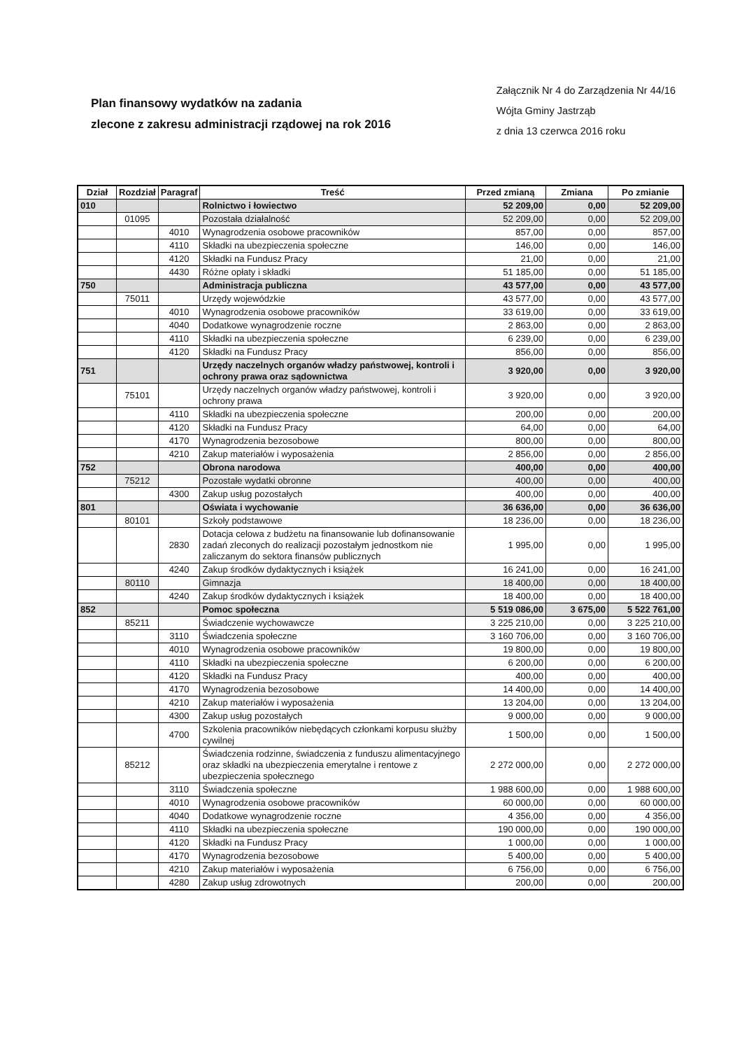Plan finansowy wydatków na zadania
zlecone z zakresu administracji rządowej na rok 2016
Załącznik Nr 4 do Zarządzenia Nr 44/16
Wójta Gminy Jastrząb
z dnia 13 czerwca 2016 roku
| Dział | Rozdział | Paragraf | Treść | Przed zmianą | Zmiana | Po zmianie |
| --- | --- | --- | --- | --- | --- | --- |
| 010 | | | Rolnictwo i łowiectwo | 52 209,00 | 0,00 | 52 209,00 |
| | 01095 | | Pozostała działalność | 52 209,00 | 0,00 | 52 209,00 |
| | | 4010 | Wynagrodzenia osobowe pracowników | 857,00 | 0,00 | 857,00 |
| | | 4110 | Składki na ubezpieczenia społeczne | 146,00 | 0,00 | 146,00 |
| | | 4120 | Składki na Fundusz Pracy | 21,00 | 0,00 | 21,00 |
| | | 4430 | Różne opłaty i składki | 51 185,00 | 0,00 | 51 185,00 |
| 750 | | | Administracja publiczna | 43 577,00 | 0,00 | 43 577,00 |
| | 75011 | | Urzędy wojewódzkie | 43 577,00 | 0,00 | 43 577,00 |
| | | 4010 | Wynagrodzenia osobowe pracowników | 33 619,00 | 0,00 | 33 619,00 |
| | | 4040 | Dodatkowe wynagrodzenie roczne | 2 863,00 | 0,00 | 2 863,00 |
| | | 4110 | Składki na ubezpieczenia społeczne | 6 239,00 | 0,00 | 6 239,00 |
| | | 4120 | Składki na Fundusz Pracy | 856,00 | 0,00 | 856,00 |
| 751 | | | Urzędy naczelnych organów władzy państwowej, kontroli i ochrony prawa oraz sądownictwa | 3 920,00 | 0,00 | 3 920,00 |
| | 75101 | | Urzędy naczelnych organów władzy państwowej, kontroli i ochrony prawa | 3 920,00 | 0,00 | 3 920,00 |
| | | 4110 | Składki na ubezpieczenia społeczne | 200,00 | 0,00 | 200,00 |
| | | 4120 | Składki na Fundusz Pracy | 64,00 | 0,00 | 64,00 |
| | | 4170 | Wynagrodzenia bezosobowe | 800,00 | 0,00 | 800,00 |
| | | 4210 | Zakup materiałów i wyposażenia | 2 856,00 | 0,00 | 2 856,00 |
| 752 | | | Obrona narodowa | 400,00 | 0,00 | 400,00 |
| | 75212 | | Pozostałe wydatki obronne | 400,00 | 0,00 | 400,00 |
| | | 4300 | Zakup usług pozostałych | 400,00 | 0,00 | 400,00 |
| 801 | | | Oświata i wychowanie | 36 636,00 | 0,00 | 36 636,00 |
| | 80101 | | Szkoły podstawowe | 18 236,00 | 0,00 | 18 236,00 |
| | | 2830 | Dotacja celowa z budżetu na finansowanie lub dofinansowanie zadań zleconych do realizacji pozostałym jednostkom nie zaliczanym do sektora finansów publicznych | 1 995,00 | 0,00 | 1 995,00 |
| | | 4240 | Zakup środków dydaktycznych i książek | 16 241,00 | 0,00 | 16 241,00 |
| | 80110 | | Gimnazja | 18 400,00 | 0,00 | 18 400,00 |
| | | 4240 | Zakup środków dydaktycznych i książek | 18 400,00 | 0,00 | 18 400,00 |
| 852 | | | Pomoc społeczna | 5 519 086,00 | 3 675,00 | 5 522 761,00 |
| | 85211 | | Świadczenie wychowawcze | 3 225 210,00 | 0,00 | 3 225 210,00 |
| | | 3110 | Świadczenia społeczne | 3 160 706,00 | 0,00 | 3 160 706,00 |
| | | 4010 | Wynagrodzenia osobowe pracowników | 19 800,00 | 0,00 | 19 800,00 |
| | | 4110 | Składki na ubezpieczenia społeczne | 6 200,00 | 0,00 | 6 200,00 |
| | | 4120 | Składki na Fundusz Pracy | 400,00 | 0,00 | 400,00 |
| | | 4170 | Wynagrodzenia bezosobowe | 14 400,00 | 0,00 | 14 400,00 |
| | | 4210 | Zakup materiałów i wyposażenia | 13 204,00 | 0,00 | 13 204,00 |
| | | 4300 | Zakup usług pozostałych | 9 000,00 | 0,00 | 9 000,00 |
| | | 4700 | Szkolenia pracowników niebędących członkami korpusu służby cywilnej | 1 500,00 | 0,00 | 1 500,00 |
| | 85212 | | Świadczenia rodzinne, świadczenia z funduszu alimentacyjnego oraz składki na ubezpieczenia emerytalne i rentowe z ubezpieczenia społecznego | 2 272 000,00 | 0,00 | 2 272 000,00 |
| | | 3110 | Świadczenia społeczne | 1 988 600,00 | 0,00 | 1 988 600,00 |
| | | 4010 | Wynagrodzenia osobowe pracowników | 60 000,00 | 0,00 | 60 000,00 |
| | | 4040 | Dodatkowe wynagrodzenie roczne | 4 356,00 | 0,00 | 4 356,00 |
| | | 4110 | Składki na ubezpieczenia społeczne | 190 000,00 | 0,00 | 190 000,00 |
| | | 4120 | Składki na Fundusz Pracy | 1 000,00 | 0,00 | 1 000,00 |
| | | 4170 | Wynagrodzenia bezosobowe | 5 400,00 | 0,00 | 5 400,00 |
| | | 4210 | Zakup materiałów i wyposażenia | 6 756,00 | 0,00 | 6 756,00 |
| | | 4280 | Zakup usług zdrowotnych | 200,00 | 0,00 | 200,00 |